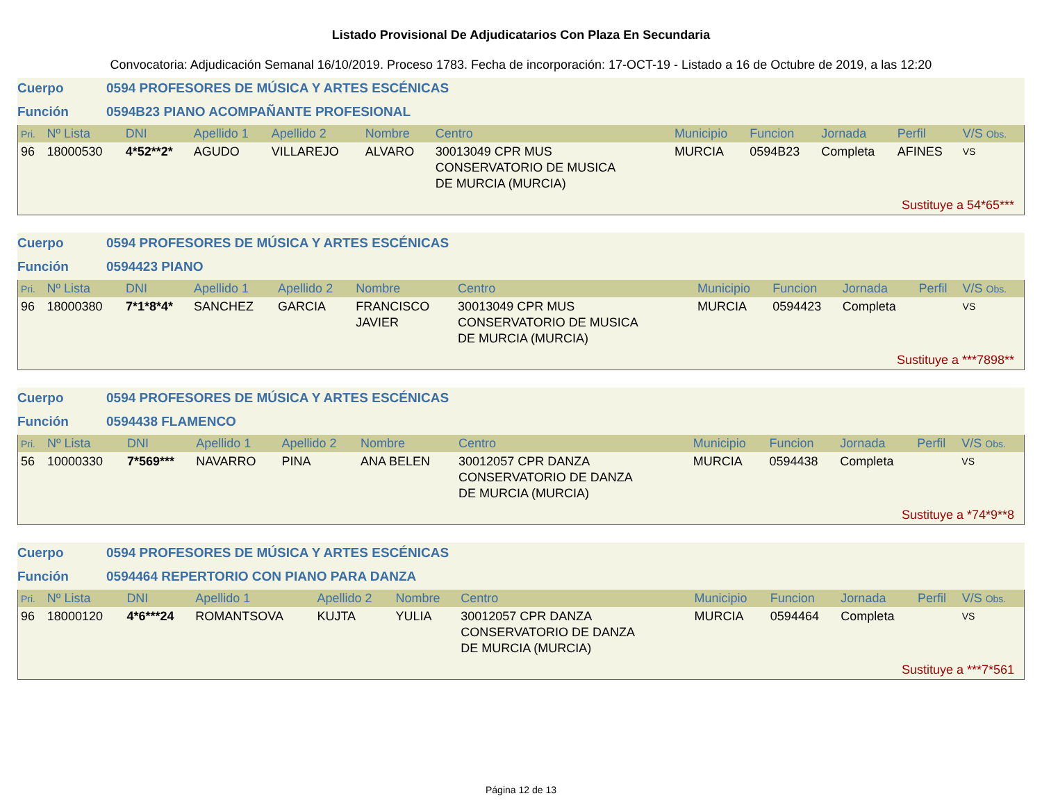Listado Provisional De Adjudicatarios Con Plaza En Secundaria
Convocatoria: Adjudicación Semanal 16/10/2019. Proceso 1783. Fecha de incorporación: 17-OCT-19 - Listado a 16 de Octubre de 2019, a las 12:20
Cuerpo 0594 PROFESORES DE MÚSICA Y ARTES ESCÉNICAS
Función 0594B23 PIANO ACOMPAÑANTE PROFESIONAL
| Pri. | Nº Lista | DNI | Apellido 1 | Apellido 2 | Nombre | Centro | Municipio | Funcion | Jornada | Perfil | V/S Obs. |
| --- | --- | --- | --- | --- | --- | --- | --- | --- | --- | --- | --- |
| 96 | 18000530 | 4*52**2* | AGUDO | VILLAREJO | ALVARO | 30013049 CPR MUS CONSERVATORIO DE MUSICA DE MURCIA (MURCIA) | MURCIA | 0594B23 | Completa | AFINES | VS |
| Sustituye a 54*65*** | | | | | | | | | | | |
Cuerpo 0594 PROFESORES DE MÚSICA Y ARTES ESCÉNICAS
Función 0594423 PIANO
| Pri. | Nº Lista | DNI | Apellido 1 | Apellido 2 | Nombre | Centro | Municipio | Funcion | Jornada | Perfil | V/S Obs. |
| --- | --- | --- | --- | --- | --- | --- | --- | --- | --- | --- | --- |
| 96 | 18000380 | 7*1*8*4* | SANCHEZ | GARCIA | FRANCISCO JAVIER | 30013049 CPR MUS CONSERVATORIO DE MUSICA DE MURCIA (MURCIA) | MURCIA | 0594423 | Completa | | VS |
| Sustituye a ***7898** | | | | | | | | | | | |
Cuerpo 0594 PROFESORES DE MÚSICA Y ARTES ESCÉNICAS
Función 0594438 FLAMENCO
| Pri. | Nº Lista | DNI | Apellido 1 | Apellido 2 | Nombre | Centro | Municipio | Funcion | Jornada | Perfil | V/S Obs. |
| --- | --- | --- | --- | --- | --- | --- | --- | --- | --- | --- | --- |
| 56 | 10000330 | 7*569*** | NAVARRO | PINA | ANA BELEN | 30012057 CPR DANZA CONSERVATORIO DE DANZA DE MURCIA (MURCIA) | MURCIA | 0594438 | Completa | | VS |
| Sustituye a *74*9**8 | | | | | | | | | | | |
Cuerpo 0594 PROFESORES DE MÚSICA Y ARTES ESCÉNICAS
Función 0594464 REPERTORIO CON PIANO PARA DANZA
| Pri. | Nº Lista | DNI | Apellido 1 | Apellido 2 | Nombre | Centro | Municipio | Funcion | Jornada | Perfil | V/S Obs. |
| --- | --- | --- | --- | --- | --- | --- | --- | --- | --- | --- | --- |
| 96 | 18000120 | 4*6***24 | ROMANTSOVA | KUJTA | YULIA | 30012057 CPR DANZA CONSERVATORIO DE DANZA DE MURCIA (MURCIA) | MURCIA | 0594464 | Completa | | VS |
| Sustituye a ***7*561 | | | | | | | | | | | |
Página 12 de 13